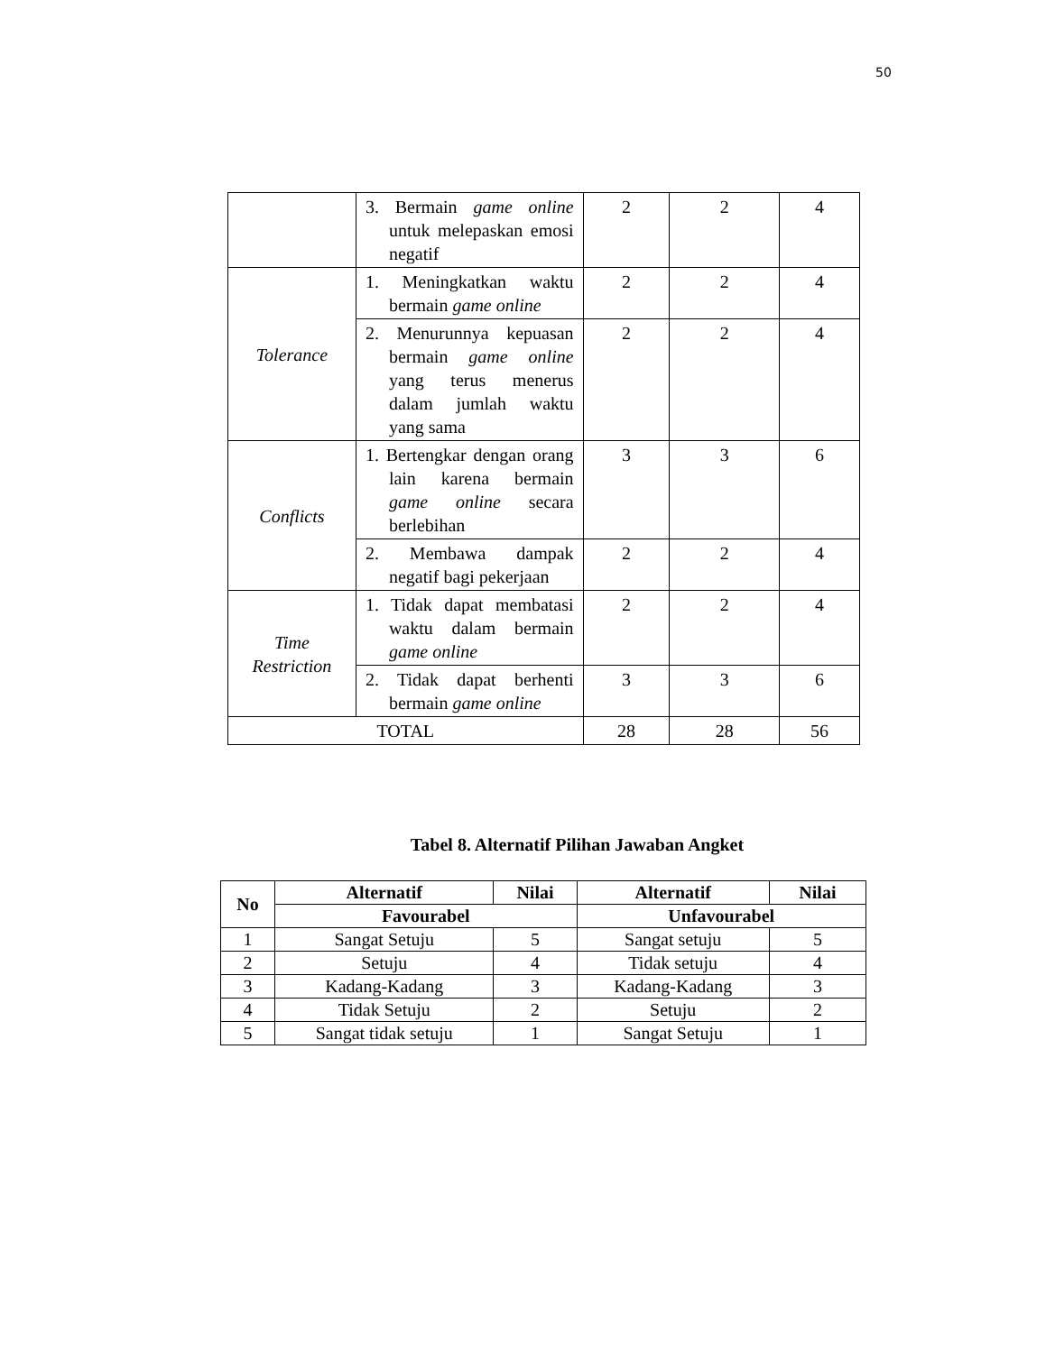50
| | 3. Bermain game online untuk melepaskan emosi negatif | 2 | 2 | 4 |
| Tolerance | 1. Meningkatkan waktu bermain game online | 2 | 2 | 4 |
| | 2. Menurunnya kepuasan bermain game online yang terus menerus dalam jumlah waktu yang sama | 2 | 2 | 4 |
| Conflicts | 1. Bertengkar dengan orang lain karena bermain game online secara berlebihan | 3 | 3 | 6 |
| | 2. Membawa dampak negatif bagi pekerjaan | 2 | 2 | 4 |
| Time Restriction | 1. Tidak dapat membatasi waktu dalam bermain game online | 2 | 2 | 4 |
| | 2. Tidak dapat berhenti bermain game online | 3 | 3 | 6 |
| TOTAL | | 28 | 28 | 56 |
Tabel 8. Alternatif Pilihan Jawaban Angket
| No | Alternatif | Nilai | Alternatif | Nilai |
| --- | --- | --- | --- | --- |
| | Favourabel | | Unfavourabel | |
| 1 | Sangat Setuju | 5 | Sangat setuju | 5 |
| 2 | Setuju | 4 | Tidak setuju | 4 |
| 3 | Kadang-Kadang | 3 | Kadang-Kadang | 3 |
| 4 | Tidak Setuju | 2 | Setuju | 2 |
| 5 | Sangat tidak setuju | 1 | Sangat Setuju | 1 |